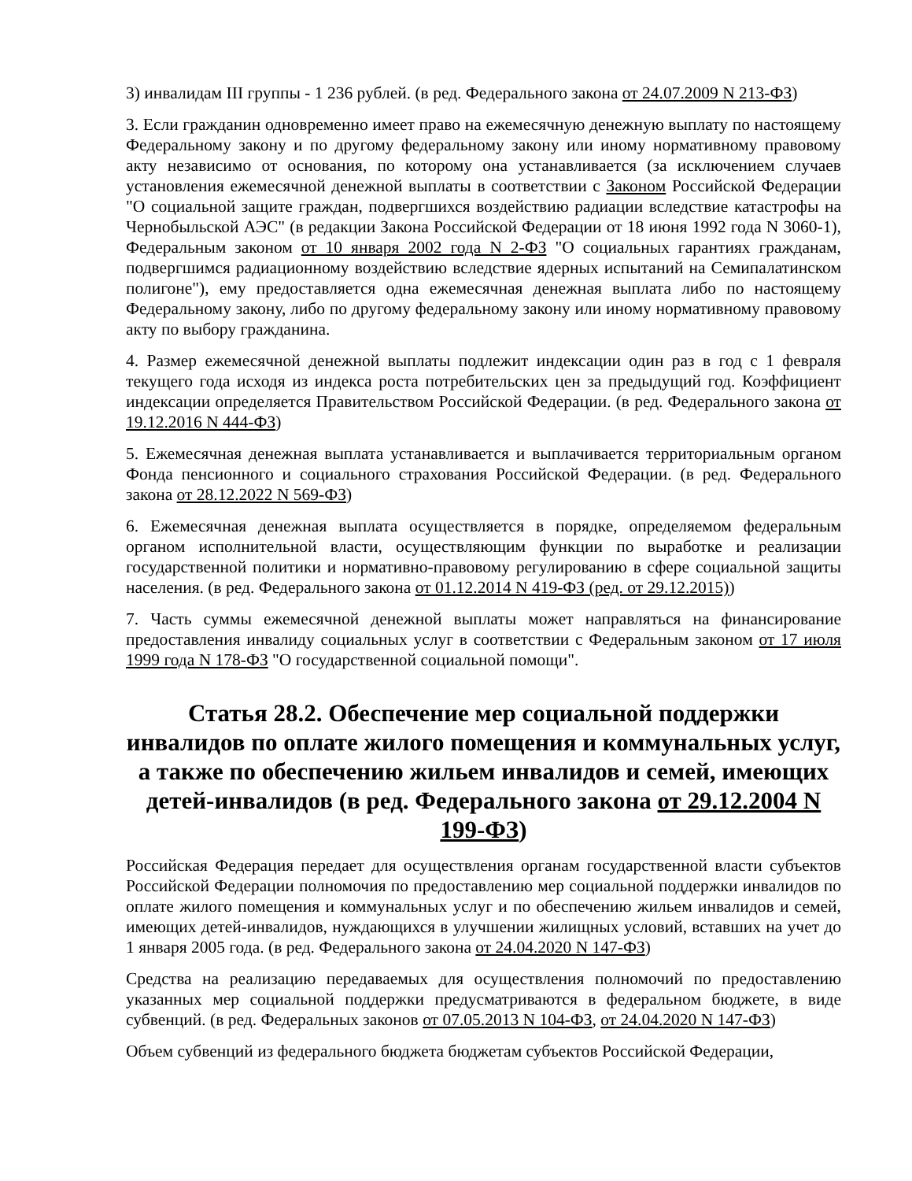3) инвалидам III группы - 1 236 рублей. (в ред. Федерального закона от 24.07.2009 N 213-ФЗ)
3. Если гражданин одновременно имеет право на ежемесячную денежную выплату по настоящему Федеральному закону и по другому федеральному закону или иному нормативному правовому акту независимо от основания, по которому она устанавливается (за исключением случаев установления ежемесячной денежной выплаты в соответствии с Законом Российской Федерации "О социальной защите граждан, подвергшихся воздействию радиации вследствие катастрофы на Чернобыльской АЭС" (в редакции Закона Российской Федерации от 18 июня 1992 года N 3060-1), Федеральным законом от 10 января 2002 года N 2-ФЗ "О социальных гарантиях гражданам, подвергшимся радиационному воздействию вследствие ядерных испытаний на Семипалатинском полигоне"), ему предоставляется одна ежемесячная денежная выплата либо по настоящему Федеральному закону, либо по другому федеральному закону или иному нормативному правовому акту по выбору гражданина.
4. Размер ежемесячной денежной выплаты подлежит индексации один раз в год с 1 февраля текущего года исходя из индекса роста потребительских цен за предыдущий год. Коэффициент индексации определяется Правительством Российской Федерации. (в ред. Федерального закона от 19.12.2016 N 444-ФЗ)
5. Ежемесячная денежная выплата устанавливается и выплачивается территориальным органом Фонда пенсионного и социального страхования Российской Федерации. (в ред. Федерального закона от 28.12.2022 N 569-ФЗ)
6. Ежемесячная денежная выплата осуществляется в порядке, определяемом федеральным органом исполнительной власти, осуществляющим функции по выработке и реализации государственной политики и нормативно-правовому регулированию в сфере социальной защиты населения. (в ред. Федерального закона от 01.12.2014 N 419-ФЗ (ред. от 29.12.2015))
7. Часть суммы ежемесячной денежной выплаты может направляться на финансирование предоставления инвалиду социальных услуг в соответствии с Федеральным законом от 17 июля 1999 года N 178-ФЗ "О государственной социальной помощи".
Статья 28.2. Обеспечение мер социальной поддержки инвалидов по оплате жилого помещения и коммунальных услуг, а также по обеспечению жильем инвалидов и семей, имеющих детей-инвалидов (в ред. Федерального закона от 29.12.2004 N 199-ФЗ)
Российская Федерация передает для осуществления органам государственной власти субъектов Российской Федерации полномочия по предоставлению мер социальной поддержки инвалидов по оплате жилого помещения и коммунальных услуг и по обеспечению жильем инвалидов и семей, имеющих детей-инвалидов, нуждающихся в улучшении жилищных условий, вставших на учет до 1 января 2005 года. (в ред. Федерального закона от 24.04.2020 N 147-ФЗ)
Средства на реализацию передаваемых для осуществления полномочий по предоставлению указанных мер социальной поддержки предусматриваются в федеральном бюджете, в виде субвенций. (в ред. Федеральных законов от 07.05.2013 N 104-ФЗ, от 24.04.2020 N 147-ФЗ)
Объем субвенций из федерального бюджета бюджетам субъектов Российской Федерации,